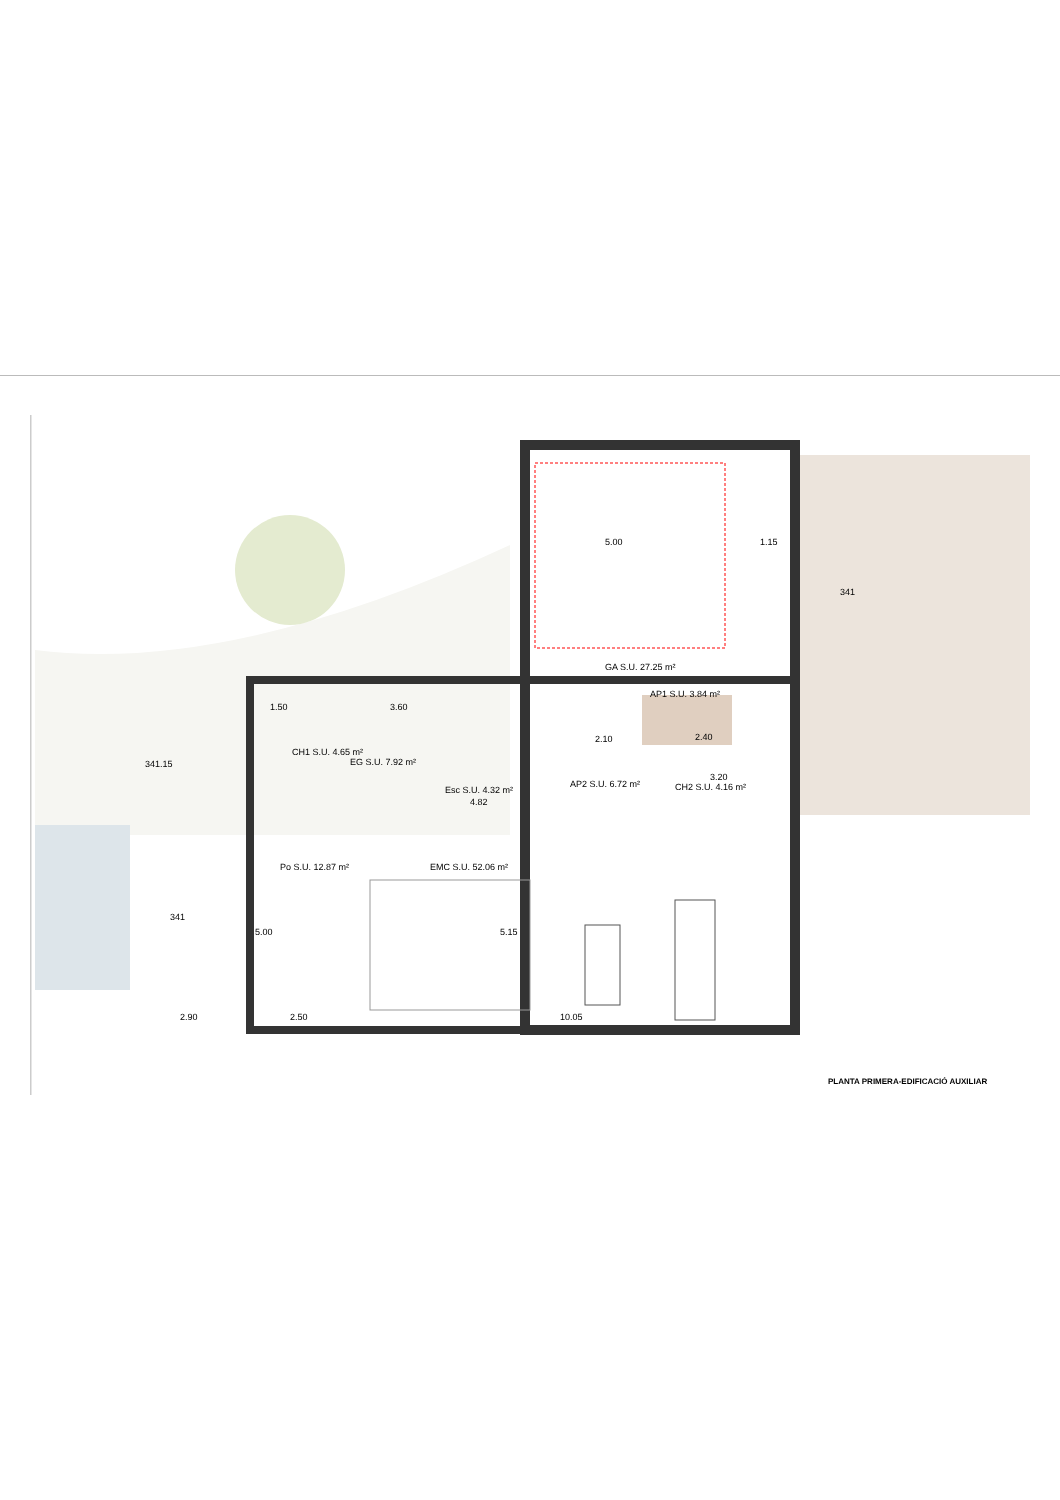5.00
1.15
GA S.U. 27.25 m²
1.50
3.60
AP1 S.U. 3.84 m²
EG S.U. 7.92 m²
CH1 S.U. 4.65 m²
341.15
341
Esc S.U. 4.32 m²
AP2 S.U. 6.72 m²
CH2 S.U. 4.16 m²
4.82
3.20
2.10
2.40
Po S.U. 12.87 m²
EMC S.U. 52.06 m²
341
2.90
2.50
10.05
5.15
5.00
PLANTA PRIMERA-EDIFICACIÓ AUXILIAR